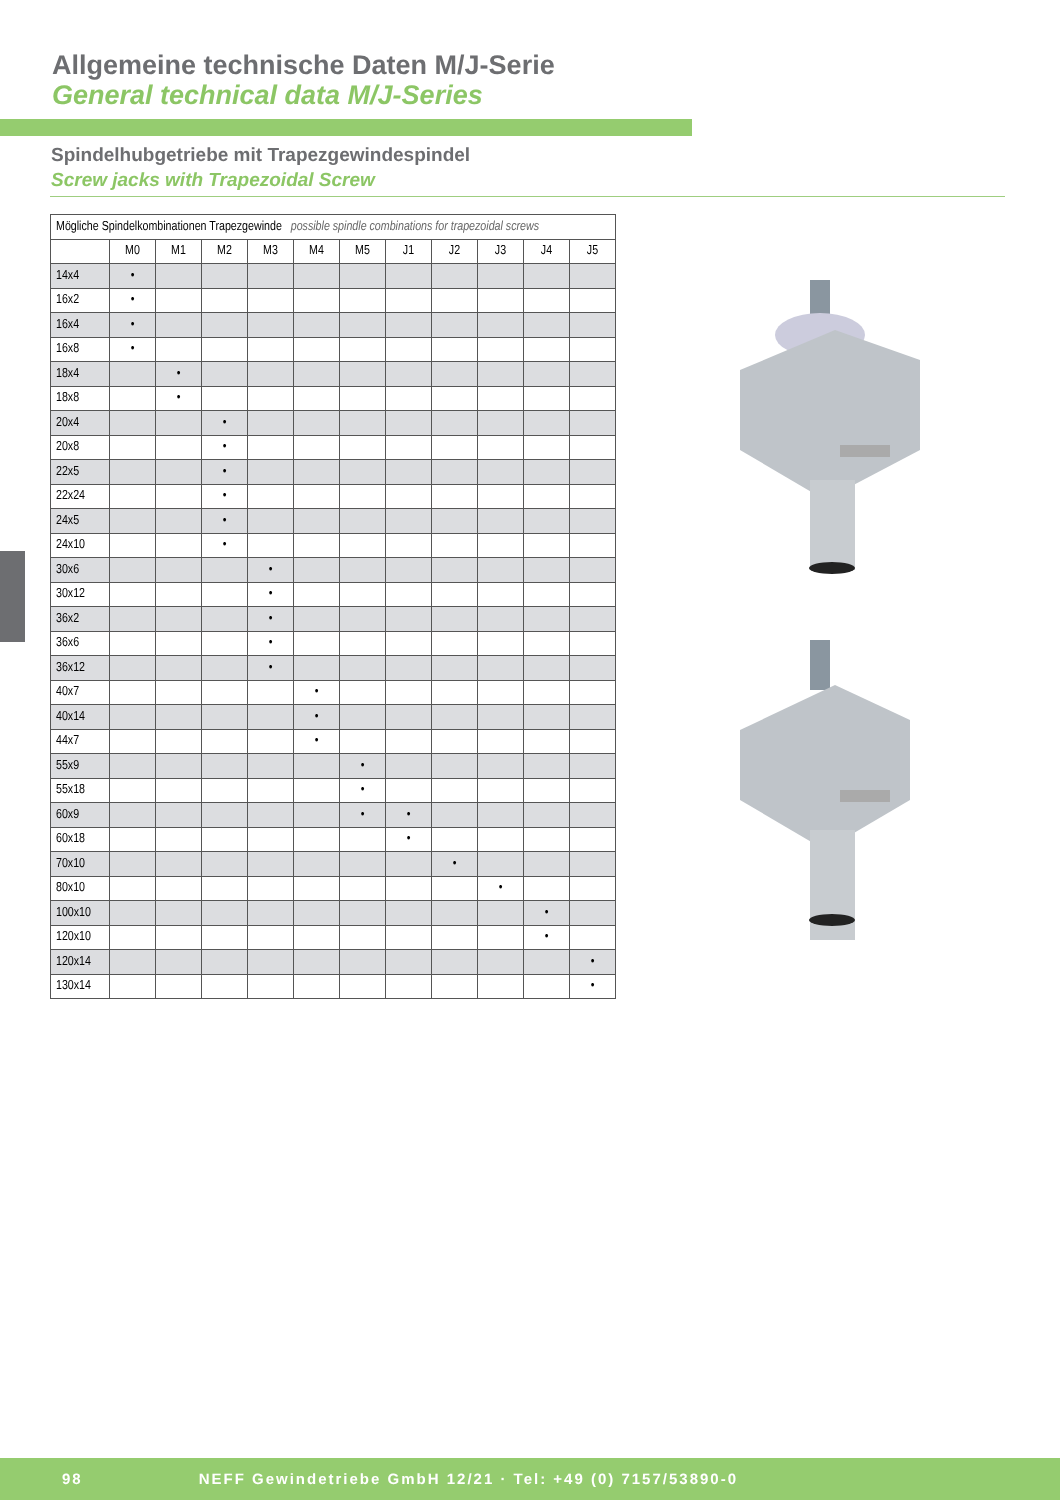Allgemeine technische Daten M/J-Serie
General technical data M/J-Series
Spindelhubgetriebe mit Trapezgewindespindel
Screw jacks with Trapezoidal Screw
| Mögliche Spindelkombinationen Trapezgewinde possible spindle combinations for trapezoidal screws | | | | | | | | | | | |
| --- | --- | --- | --- | --- | --- | --- | --- | --- | --- | --- | --- |
| | M0 | M1 | M2 | M3 | M4 | M5 | J1 | J2 | J3 | J4 | J5 |
| 14x4 | • | | | | | | | | | | |
| 16x2 | • | | | | | | | | | | |
| 16x4 | • | | | | | | | | | | |
| 16x8 | • | | | | | | | | | | |
| 18x4 | | • | | | | | | | | | |
| 18x8 | | • | | | | | | | | | |
| 20x4 | | | • | | | | | | | | |
| 20x8 | | | • | | | | | | | | |
| 22x5 | | | • | | | | | | | | |
| 22x24 | | | • | | | | | | | | |
| 24x5 | | | • | | | | | | | | |
| 24x10 | | | • | | | | | | | | |
| 30x6 | | | | • | | | | | | | |
| 30x12 | | | | • | | | | | | | |
| 36x2 | | | | • | | | | | | | |
| 36x6 | | | | • | | | | | | | |
| 36x12 | | | | • | | | | | | | |
| 40x7 | | | | | • | | | | | | |
| 40x14 | | | | | • | | | | | | |
| 44x7 | | | | | • | | | | | | |
| 55x9 | | | | | | • | | | | | |
| 55x18 | | | | | | • | | | | | |
| 60x9 | | | | | | • | • | | | | |
| 60x18 | | | | | | | • | | | | |
| 70x10 | | | | | | | | • | | | |
| 80x10 | | | | | | | | | • | | |
| 100x10 | | | | | | | | | | • | |
| 120x10 | | | | | | | | | | • | |
| 120x14 | | | | | | | | | | | • |
| 130x14 | | | | | | | | | | | • |
98 NEFF Gewindetriebe GmbH 12/21 · Tel: +49 (0) 7157/53890-0